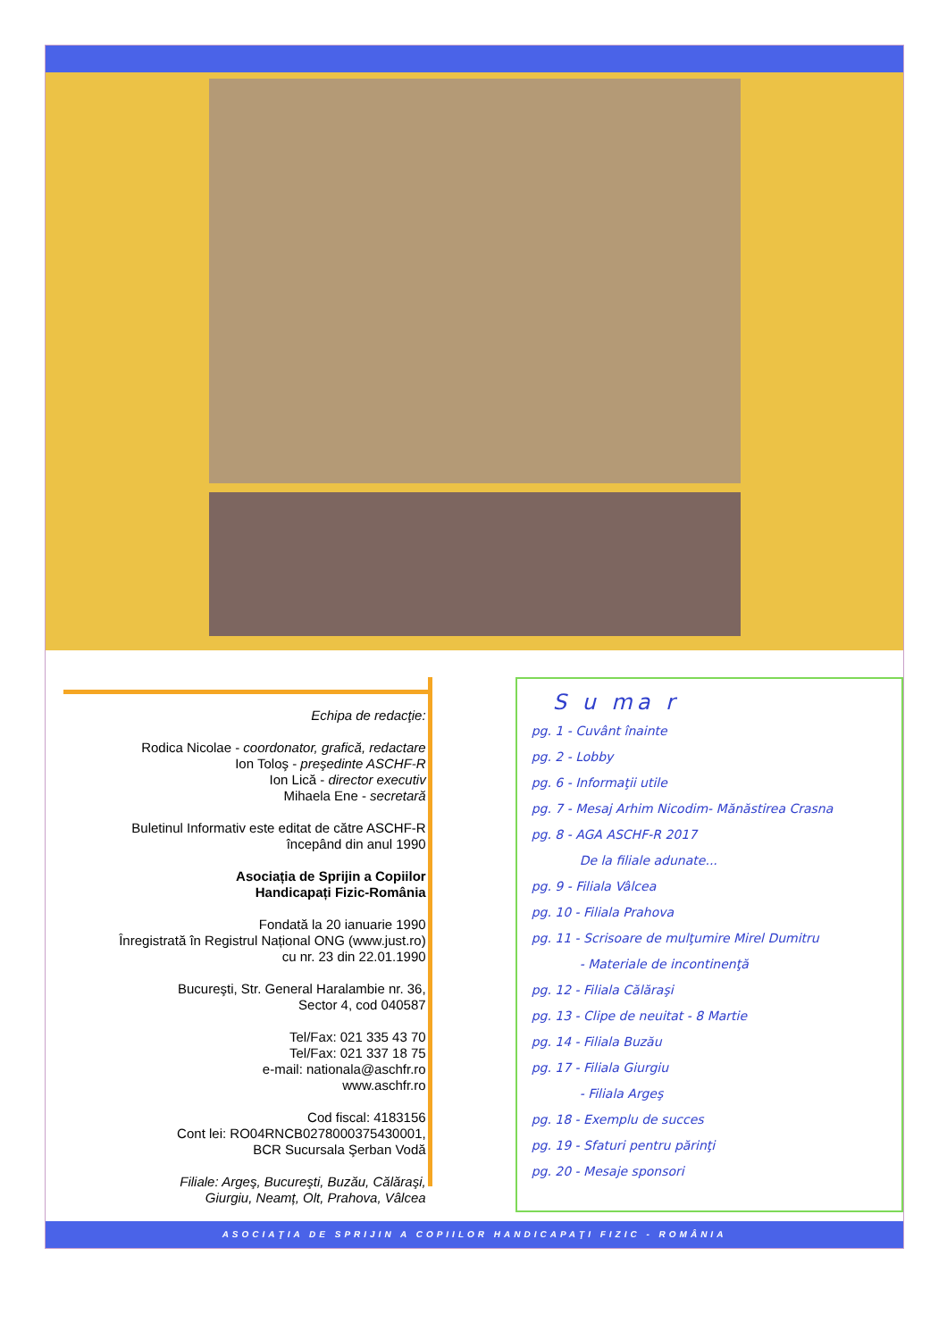Echipa de redacţie:
Rodica Nicolae - coordonator, grafică, redactare
Ion Toloş - preşedinte ASCHF-R
Ion Lică - director executiv
Mihaela Ene - secretară
Buletinul Informativ este editat de către ASCHF-R
începând din anul 1990
Asociația de Sprijin a Copiilor
Handicapați Fizic-România
Fondată la 20 ianuarie 1990
Înregistrată în Registrul Național ONG (www.just.ro)
cu nr. 23 din 22.01.1990
Bucureşti, Str. General Haralambie nr. 36,
Sector 4, cod 040587
Tel/Fax: 021 335 43 70
Tel/Fax: 021 337 18 75
e-mail: nationala@aschfr.ro
www.aschfr.ro
Cod fiscal: 4183156
Cont lei: RO04RNCB0278000375430001,
BCR Sucursala Şerban Vodă
Filiale: Argeş, Bucureşti, Buzău, Călăraşi,
Giurgiu, Neamț, Olt, Prahova, Vâlcea
S u ma r
pg. 1 - Cuvânt înainte
pg. 2 - Lobby
pg. 6 - Informaţii utile
pg. 7 - Mesaj Arhim Nicodim- Mănăstirea Crasna
pg. 8 - AGA ASCHF-R 2017
De la filiale adunate...
pg. 9 - Filiala Vâlcea
pg. 10 - Filiala Prahova
pg. 11 - Scrisoare de mulţumire Mirel Dumitru
- Materiale de incontinenţă
pg. 12 - Filiala Călăraşi
pg. 13 - Clipe de neuitat - 8 Martie
pg. 14 - Filiala Buzău
pg. 17 - Filiala Giurgiu
- Filiala Argeş
pg. 18 - Exemplu de succes
pg. 19 - Sfaturi pentru părinţi
pg. 20 - Mesaje sponsori
ASOCIAŢIA DE SPRIJIN A COPIILOR HANDICAPAŢI FIZIC - ROMÂNIA